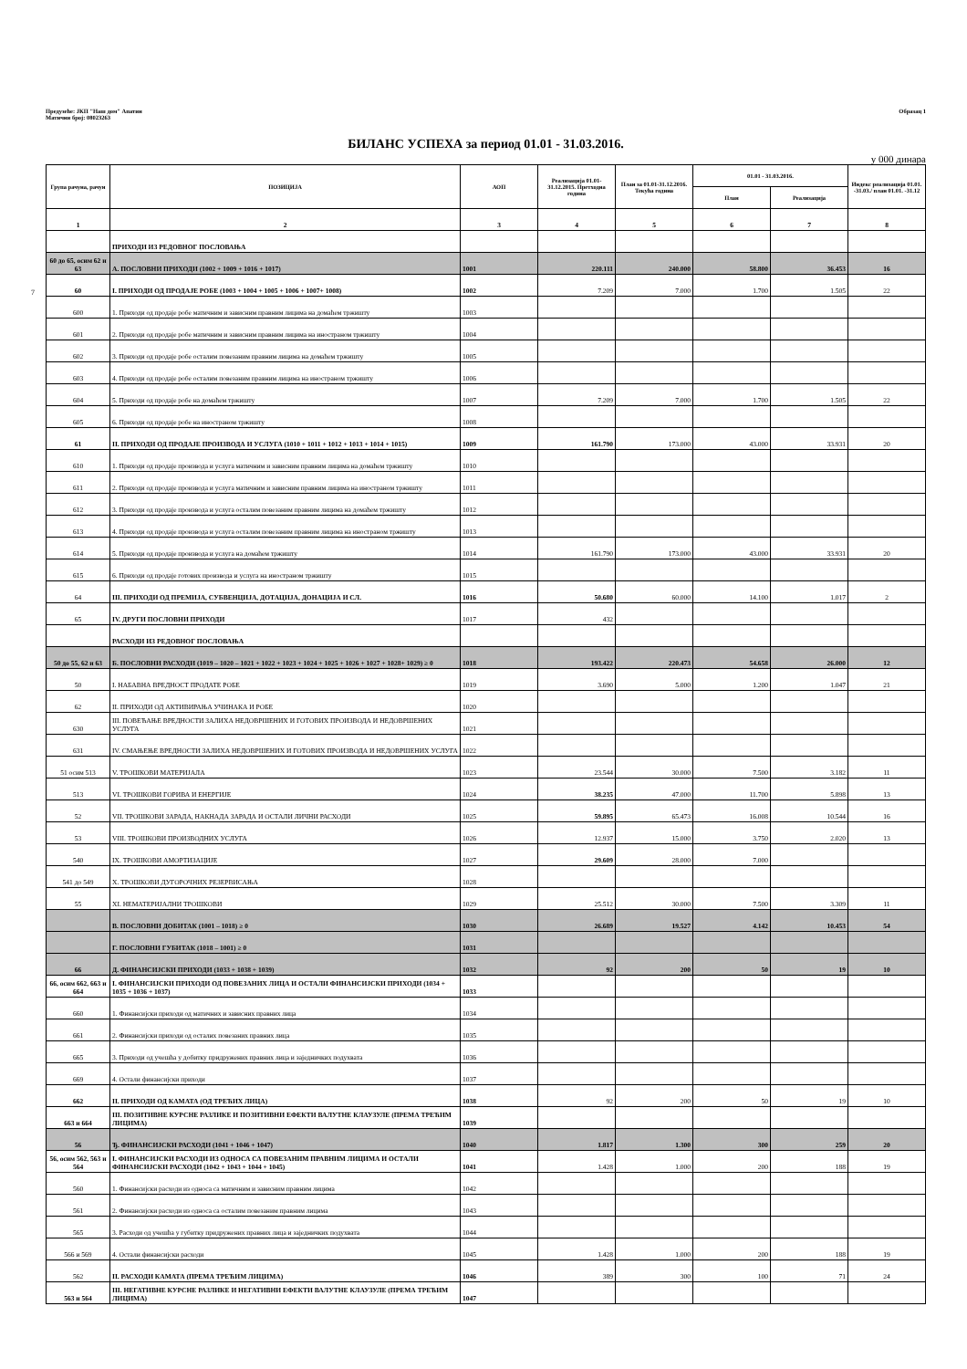Предузеће: ЈКП "Наш дом" Апатин
Матични број: 08023263
Образац 1
БИЛАНС УСПЕХА за период 01.01 - 31.03.2016.
у 000 динара
7
| Група рачуна, рачун | ПОЗИЦИЈА | АОП | Реализација 01.01-31.12.2015. Претходна година | План за 01.01-31.12.2016. Текућа година | 01.01 - 31.03.2016. | | Индекс реализација 01.01. -31.03./ план 01.01. -31.12 |
| --- | --- | --- | --- | --- | --- | --- | --- |
| | | | | | План | Реализација | |
| 1 | 2 | 3 | 4 | 5 | 6 | 7 | 8 |
| | ПРИХОДИ ИЗ РЕДОВНОГ ПОСЛОВАЊА | | | | | | |
| 60 до 65, осим 62 и 63 | А. ПОСЛОВНИ ПРИХОДИ (1002 + 1009 + 1016 + 1017) | 1001 | 220.111 | 240.000 | 58.800 | 36.453 | 16 |
| 60 | I. ПРИХОДИ ОД ПРОДАЈЕ РОБЕ (1003 + 1004 + 1005 + 1006 + 1007+ 1008) | 1002 | 7.209 | 7.000 | 1.700 | 1.505 | 22 |
| 600 | 1. Приходи од продаје робе матичним и зависним правним лицима на домаћем тржишту | 1003 | | | | | |
| 601 | 2. Приходи од продаје робе матичним и зависним правним лицима на иностраном тржишту | 1004 | | | | | |
| 602 | 3. Приходи од продаје робе осталим повезаним правним лицима на домаћем тржишту | 1005 | | | | | |
| 603 | 4. Приходи од продаје робе осталим повезаним правним лицима на иностраном тржишту | 1006 | | | | | |
| 604 | 5. Приходи од продаје робе на домаћем тржишту | 1007 | 7.209 | 7.000 | 1.700 | 1.505 | 22 |
| 605 | 6. Приходи од продаје робе на иностраном тржишту | 1008 | | | | | |
| 61 | II. ПРИХОДИ ОД ПРОДАЈЕ ПРОИЗВОДА И УСЛУГА (1010 + 1011 + 1012 + 1013 + 1014 + 1015) | 1009 | 161.790 | 173.000 | 43.000 | 33.931 | 20 |
| 610 | 1. Приходи од продаје производа и услуга матичним и зависним правним лицима на домаћем тржишту | 1010 | | | | | |
| 611 | 2. Приходи од продаје производа и услуга матичним и зависним правним лицима на иностраном тржишту | 1011 | | | | | |
| 612 | 3. Приходи од продаје производа и услуга осталим повезаним правним лицима на домаћем тржишту | 1012 | | | | | |
| 613 | 4. Приходи од продаје производа и услуга осталим повезаним правним лицима на иностраном тржишту | 1013 | | | | | |
| 614 | 5. Приходи од продаје производа и услуга на домаћем тржишту | 1014 | 161.790 | 173.000 | 43.000 | 33.931 | 20 |
| 615 | 6. Приходи од продаје готових производа и услуга на иностраном тржишту | 1015 | | | | | |
| 64 | III. ПРИХОДИ ОД ПРЕМИЈА, СУБВЕНЦИЈА, ДОТАЦИЈА, ДОНАЦИЈА И СЛ. | 1016 | 50.680 | 60.000 | 14.100 | 1.017 | 2 |
| 65 | IV. ДРУГИ ПОСЛОВНИ ПРИХОДИ | 1017 | 432 | | | | |
| | РАСХОДИ ИЗ РЕДОВНОГ ПОСЛОВАЊА | | | | | | |
| 50 до 55, 62 и 63 | Б. ПОСЛОВНИ РАСХОДИ (1019 – 1020 – 1021 + 1022 + 1023 + 1024 + 1025 + 1026 + 1027 + 1028+ 1029) ≥ 0 | 1018 | 193.422 | 220.473 | 54.658 | 26.000 | 12 |
| 50 | I. НАБАВНА ВРЕДНОСТ ПРОДАТЕ РОБЕ | 1019 | 3.690 | 5.000 | 1.200 | 1.047 | 21 |
| 62 | II. ПРИХОДИ ОД АКТИВИРАЊА УЧИНАКА И РОБЕ | 1020 | | | | | |
| 630 | III. ПОВЕЋАЊЕ ВРЕДНОСТИ ЗАЛИХА НЕДОВРШЕНИХ И ГОТОВИХ ПРОИЗВОДА И НЕДОВРШЕНИХ УСЛУГА | 1021 | | | | | |
| 631 | IV. СМАЊЕЊЕ ВРЕДНОСТИ ЗАЛИХА НЕДОВРШЕНИХ И ГОТОВИХ ПРОИЗВОДА И НЕДОВРШЕНИХ УСЛУГА | 1022 | | | | | |
| 51 осим 513 | V. ТРОШКОВИ МАТЕРИЈАЛА | 1023 | 23.544 | 30.000 | 7.500 | 3.182 | 11 |
| 513 | VI. ТРОШКОВИ ГОРИВА И ЕНЕРГИЈЕ | 1024 | 38.235 | 47.000 | 11.700 | 5.898 | 13 |
| 52 | VII. ТРОШКОВИ ЗАРАДА, НАКНАДА ЗАРАДА И ОСТАЛИ ЛИЧНИ РАСХОДИ | 1025 | 59.895 | 65.473 | 16.008 | 10.544 | 16 |
| 53 | VIII. ТРОШКОВИ ПРОИЗВОДНИХ УСЛУГА | 1026 | 12.937 | 15.000 | 3.750 | 2.020 | 13 |
| 540 | IX. ТРОШКОВИ АМОРТИЗАЦИЈЕ | 1027 | 29.609 | 28.000 | 7.000 | | |
| 541 до 549 | X. ТРОШКОВИ ДУГОРОЧНИХ РЕЗЕРВИСАЊА | 1028 | | | | | |
| 55 | XI. НЕМАТЕРИЈАЛНИ ТРОШКОВИ | 1029 | 25.512 | 30.000 | 7.500 | 3.309 | 11 |
| | В. ПОСЛОВНИ ДОБИТАК (1001 – 1018) ≥ 0 | 1030 | 26.689 | 19.527 | 4.142 | 10.453 | 54 |
| | Г. ПОСЛОВНИ ГУБИТАК (1018 – 1001) ≥ 0 | 1031 | | | | | |
| 66 | Д. ФИНАНСИЈСКИ ПРИХОДИ (1033 + 1038 + 1039) | 1032 | 92 | 200 | 50 | 19 | 10 |
| 66, осим 662, 663 и 664 | I. ФИНАНСИЈСКИ ПРИХОДИ ОД ПОВЕЗАНИХ ЛИЦА И ОСТАЛИ ФИНАНСИЈСКИ ПРИХОДИ (1034 + 1035 + 1036 + 1037) | 1033 | | | | | |
| 660 | 1. Финансијски приходи од матичних и зависних правних лица | 1034 | | | | | |
| 661 | 2. Финансијски приходи од осталих повезаних правних лица | 1035 | | | | | |
| 665 | 3. Приходи од учешћа у добитку придружених правних лица и заједничких подухвата | 1036 | | | | | |
| 669 | 4. Остали финансијски приходи | 1037 | | | | | |
| 662 | II. ПРИХОДИ ОД КАМАТА (ОД ТРЕЋИХ ЛИЦА) | 1038 | 92 | 200 | 50 | 19 | 10 |
| 663 и 664 | III. ПОЗИТИВНЕ КУРСНЕ РАЗЛИКЕ И ПОЗИТИВНИ ЕФЕКТИ ВАЛУТНЕ КЛАУЗУЛЕ (ПРЕМА ТРЕЋИМ ЛИЦИМА) | 1039 | | | | | |
| 56 | Ђ. ФИНАНСИЈСКИ РАСХОДИ (1041 + 1046 + 1047) | 1040 | 1.817 | 1.300 | 300 | 259 | 20 |
| 56, осим 562, 563 и 564 | I. ФИНАНСИЈСКИ РАСХОДИ ИЗ ОДНОСА СА ПОВЕЗАНИМ ПРАВНИМ ЛИЦИМА И ОСТАЛИ ФИНАНСИЈСКИ РАСХОДИ (1042 + 1043 + 1044 + 1045) | 1041 | 1.428 | 1.000 | 200 | 188 | 19 |
| 560 | 1. Финансијски расходи из односа са матичним и зависним правним лицима | 1042 | | | | | |
| 561 | 2. Финансијски расходи из односа са осталим повезаним правним лицима | 1043 | | | | | |
| 565 | 3. Расходи од учешћа у губитку придружених правних лица и заједничких подухвата | 1044 | | | | | |
| 566 и 569 | 4. Остали финансијски расходи | 1045 | 1.428 | 1.000 | 200 | 188 | 19 |
| 562 | II. РАСХОДИ КАМАТА (ПРЕМА ТРЕЋИМ ЛИЦИМА) | 1046 | 389 | 300 | 100 | 71 | 24 |
| 563 и 564 | III. НЕГАТИВНЕ КУРСНЕ РАЗЛИКЕ И НЕГАТИВНИ ЕФЕКТИ ВАЛУТНЕ КЛАУЗУЛЕ (ПРЕМА ТРЕЋИМ ЛИЦИМА) | 1047 | | | | | |